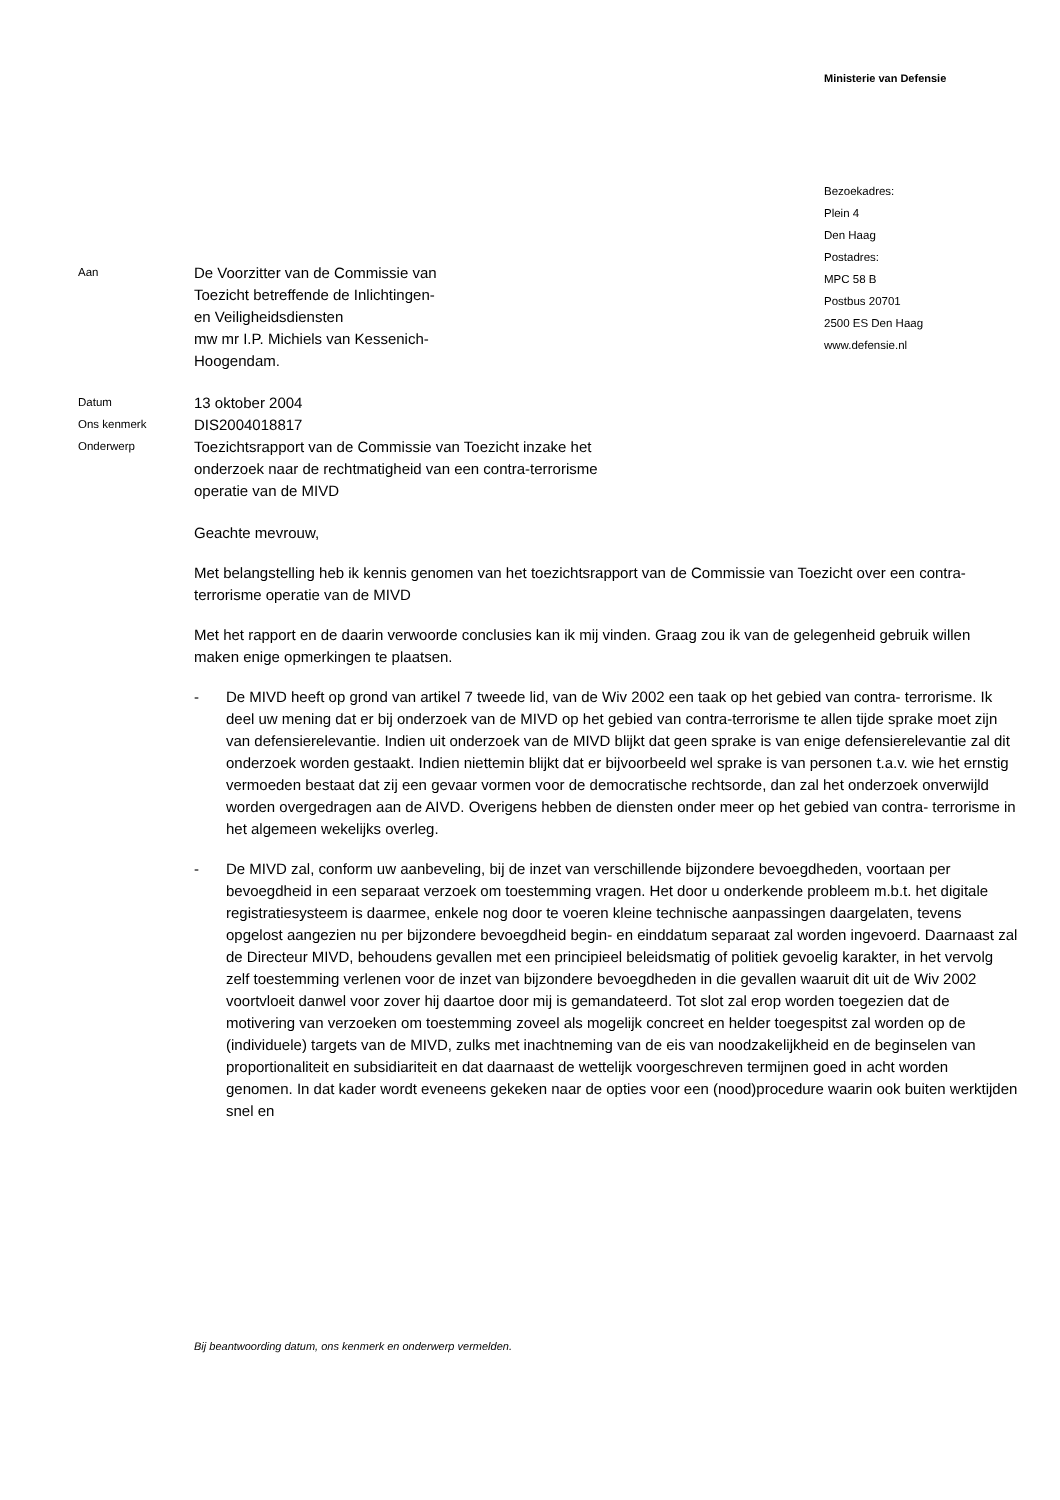Ministerie van Defensie
Bezoekadres:
Plein 4
Den Haag
Postadres:
MPC 58 B
Postbus 20701
2500 ES Den Haag
www.defensie.nl
Aan
De Voorzitter van de Commissie van
Toezicht betreffende de Inlichtingen-
en Veiligheidsdiensten
mw mr I.P. Michiels van Kessenich-
Hoogendam.
Datum
13 oktober 2004
Ons kenmerk
DIS2004018817
Onderwerp
Toezichtsrapport van de Commissie van Toezicht inzake het
onderzoek naar de rechtmatigheid van een contra-terrorisme
operatie van de MIVD
Geachte mevrouw,
Met belangstelling heb ik kennis genomen van het toezichtsrapport van de Commissie van Toezicht over een contra- terrorisme operatie van de MIVD
Met het rapport en de daarin verwoorde conclusies kan ik mij vinden. Graag zou ik van de gelegenheid gebruik willen maken enige opmerkingen te plaatsen.
- De MIVD heeft op grond van artikel 7 tweede lid, van de Wiv 2002 een taak op het gebied van contra- terrorisme. Ik deel uw mening dat er bij onderzoek van de MIVD op het gebied van contra-terrorisme te allen tijde sprake moet zijn van defensierelevantie. Indien uit onderzoek van de MIVD blijkt dat geen sprake is van enige defensierelevantie zal dit onderzoek worden gestaakt. Indien niettemin blijkt dat er bijvoorbeeld wel sprake is van personen t.a.v. wie het ernstig vermoeden bestaat dat zij een gevaar vormen voor de democratische rechtsorde, dan zal het onderzoek onverwijld worden overgedragen aan de AIVD. Overigens hebben de diensten onder meer op het gebied van contra- terrorisme in het algemeen wekelijks overleg.
- De MIVD zal, conform uw aanbeveling, bij de inzet van verschillende bijzondere bevoegdheden, voortaan per bevoegdheid in een separaat verzoek om toestemming vragen. Het door u onderkende probleem m.b.t. het digitale registratiesysteem is daarmee, enkele nog door te voeren kleine technische aanpassingen daargelaten, tevens opgelost aangezien nu per bijzondere bevoegdheid begin- en einddatum separaat zal worden ingevoerd. Daarnaast zal de Directeur MIVD, behoudens gevallen met een principieel beleidsmatig of politiek gevoelig karakter, in het vervolg zelf toestemming verlenen voor de inzet van bijzondere bevoegdheden in die gevallen waaruit dit uit de Wiv 2002 voortvloeit danwel voor zover hij daartoe door mij is gemandateerd. Tot slot zal erop worden toegezien dat de motivering van verzoeken om toestemming zoveel als mogelijk concreet en helder toegespitst zal worden op de (individuele) targets van de MIVD, zulks met inachtneming van de eis van noodzakelijkheid en de beginselen van proportionaliteit en subsidiariteit en dat daarnaast de wettelijk voorgeschreven termijnen goed in acht worden genomen. In dat kader wordt eveneens gekeken naar de opties voor een (nood)procedure waarin ook buiten werktijden snel en
Bij beantwoording datum, ons kenmerk en onderwerp vermelden.